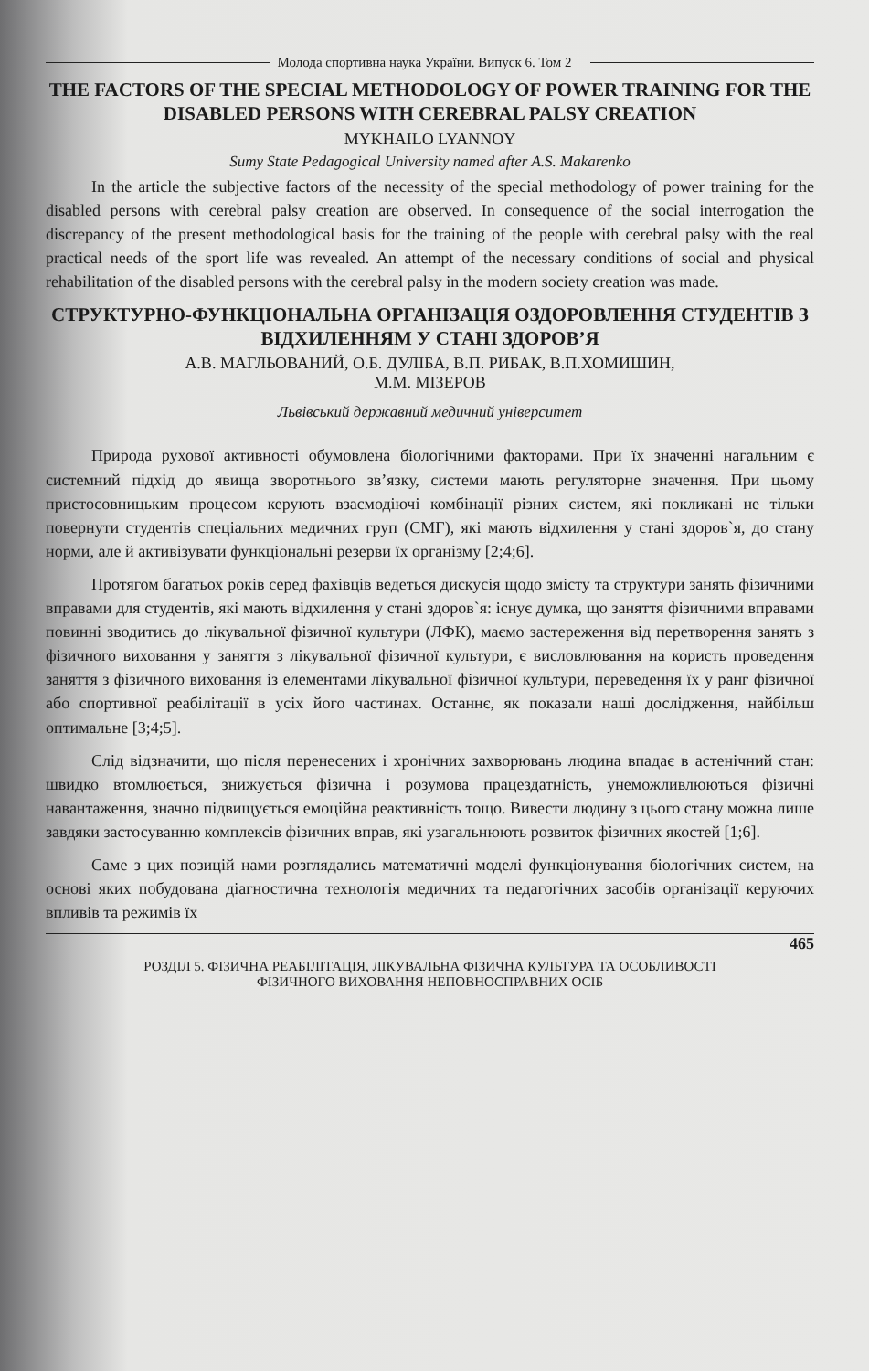Молода спортивна наука України. Випуск 6. Том 2
THE FACTORS OF THE SPECIAL METHODOLOGY OF POWER TRAINING FOR THE DISABLED PERSONS WITH CEREBRAL PALSY CREATION
MYKHAILO LYANNOY
Sumy State Pedagogical University named after A.S. Makarenko
In the article the subjective factors of the necessity of the special methodology of power training for the disabled persons with cerebral palsy creation are observed. In consequence of the social interrogation the discrepancy of the present methodological basis for the training of the people with cerebral palsy with the real practical needs of the sport life was revealed. An attempt of the necessary conditions of social and physical rehabilitation of the disabled persons with the cerebral palsy in the modern society creation was made.
СТРУКТУРНО-ФУНКЦІОНАЛЬНА ОРГАНІЗАЦІЯ ОЗДОРОВЛЕННЯ СТУДЕНТІВ З ВІДХИЛЕННЯМ У СТАНІ ЗДОРОВ’Я
А.В. МАГЛЬОВАНИЙ, О.Б. ДУЛІБА, В.П. РИБАК, В.П.ХОМИШИН,
М.М. МІЗЕРОВ
Львівський державний медичний університет
Природа рухової активності обумовлена біологічними факторами. При їх значенні нагальним є системний підхід до явища зворотнього зв’язку, системи мають регуляторне значення. При цьому пристосовницьким процесом керують взаємодіючі комбінації різних систем, які покликані не тільки повернути студентів спеціальних медичних груп (СМГ), які мають відхилення у стані здоров`я, до стану норми, але й активізувати функціональні резерви їх організму [2;4;6].
Протягом багатьох років серед фахівців ведеться дискусія щодо змісту та структури занять фізичними вправами для студентів, які мають відхилення у стані здоров`я: існує думка, що заняття фізичними вправами повинні зводитись до лікувальної фізичної культури (ЛФК), маємо застереження від перетворення занять з фізичного виховання у заняття з лікувальної фізичної культури, є висловлювання на користь проведення заняття з фізичного виховання із елементами лікувальної фізичної культури, переведення їх у ранг фізичної або спортивної реабілітації в усіх його частинах. Останнє, як показали наші дослідження, найбільш оптимальне [3;4;5].
Слід відзначити, що після перенесених і хронічних захворювань людина впадає в астенічний стан: швидко втомлюється, знижується фізична і розумова працездатність, унеможливлюються фізичні навантаження, значно підвищується емоційна реактивність тощо. Вивести людину з цього стану можна лише завдяки застосуванню комплексів фізичних вправ, які узагальнюють розвиток фізичних якостей [1;6].
Саме з цих позицій нами розглядались математичні моделі функціонування біологічних систем, на основі яких побудована діагностична технологія медичних та педагогічних засобів організації керуючих впливів та режимів їх
465
РОЗДІЛ 5. ФІЗИЧНА РЕАБІЛІТАЦІЯ, ЛІКУВАЛЬНА ФІЗИЧНА КУЛЬТУРА ТА ОСОБЛИВОСТІ
ФІЗИЧНОГО ВИХОВАННЯ НЕПОВНОСПРАВНИХ ОСІБ